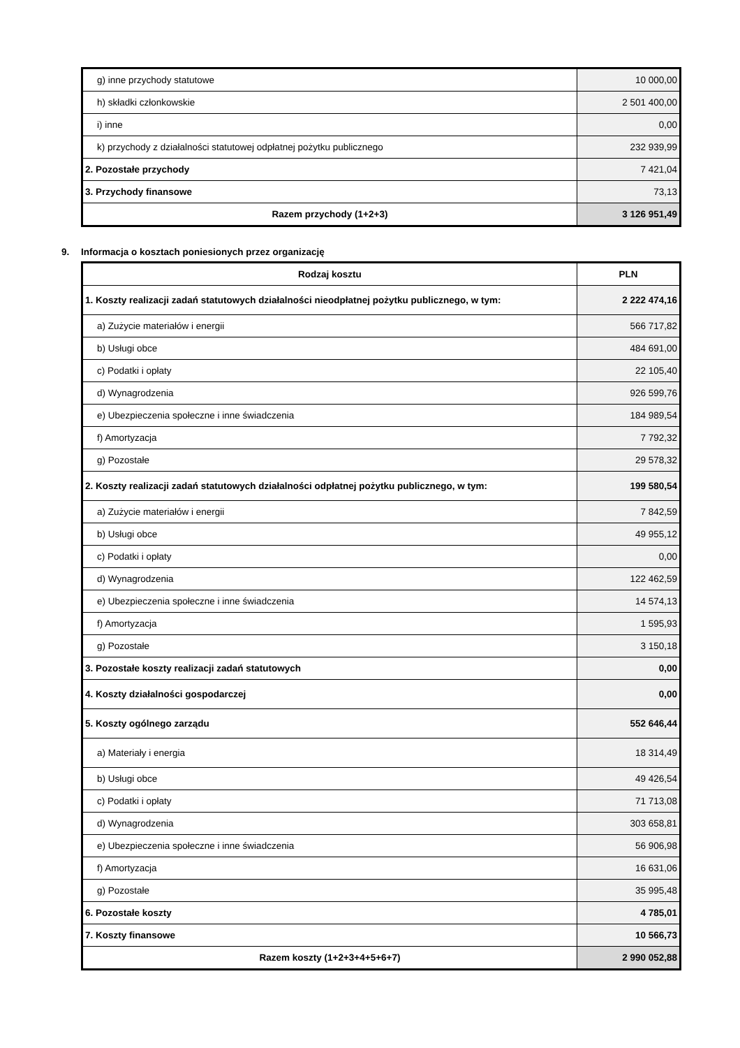| g) inne przychody statutowe | 10 000,00 |
| h) składki członkowskie | 2 501 400,00 |
| i) inne | 0,00 |
| k) przychody z działalności statutowej odpłatnej pożytku publicznego | 232 939,99 |
| 2. Pozostałe przychody | 7 421,04 |
| 3. Przychody finansowe | 73,13 |
| Razem przychody (1+2+3) | 3 126 951,49 |
9. Informacja o kosztach poniesionych przez organizację
| Rodzaj kosztu | PLN |
| --- | --- |
| 1. Koszty realizacji zadań statutowych działalności nieodpłatnej pożytku publicznego, w tym: | 2 222 474,16 |
| a) Zużycie materiałów i energii | 566 717,82 |
| b) Usługi obce | 484 691,00 |
| c) Podatki i opłaty | 22 105,40 |
| d) Wynagrodzenia | 926 599,76 |
| e) Ubezpieczenia społeczne i inne świadczenia | 184 989,54 |
| f) Amortyzacja | 7 792,32 |
| g) Pozostałe | 29 578,32 |
| 2. Koszty realizacji zadań statutowych działalności odpłatnej pożytku publicznego, w tym: | 199 580,54 |
| a) Zużycie materiałów i energii | 7 842,59 |
| b) Usługi obce | 49 955,12 |
| c) Podatki i opłaty | 0,00 |
| d) Wynagrodzenia | 122 462,59 |
| e) Ubezpieczenia społeczne i inne świadczenia | 14 574,13 |
| f) Amortyzacja | 1 595,93 |
| g) Pozostałe | 3 150,18 |
| 3. Pozostałe koszty realizacji zadań statutowych | 0,00 |
| 4. Koszty działalności gospodarczej | 0,00 |
| 5. Koszty ogólnego zarządu | 552 646,44 |
| a) Materiały i energia | 18 314,49 |
| b) Usługi obce | 49 426,54 |
| c) Podatki i opłaty | 71 713,08 |
| d) Wynagrodzenia | 303 658,81 |
| e) Ubezpieczenia społeczne i inne świadczenia | 56 906,98 |
| f) Amortyzacja | 16 631,06 |
| g) Pozostałe | 35 995,48 |
| 6. Pozostałe koszty | 4 785,01 |
| 7. Koszty finansowe | 10 566,73 |
| Razem koszty (1+2+3+4+5+6+7) | 2 990 052,88 |